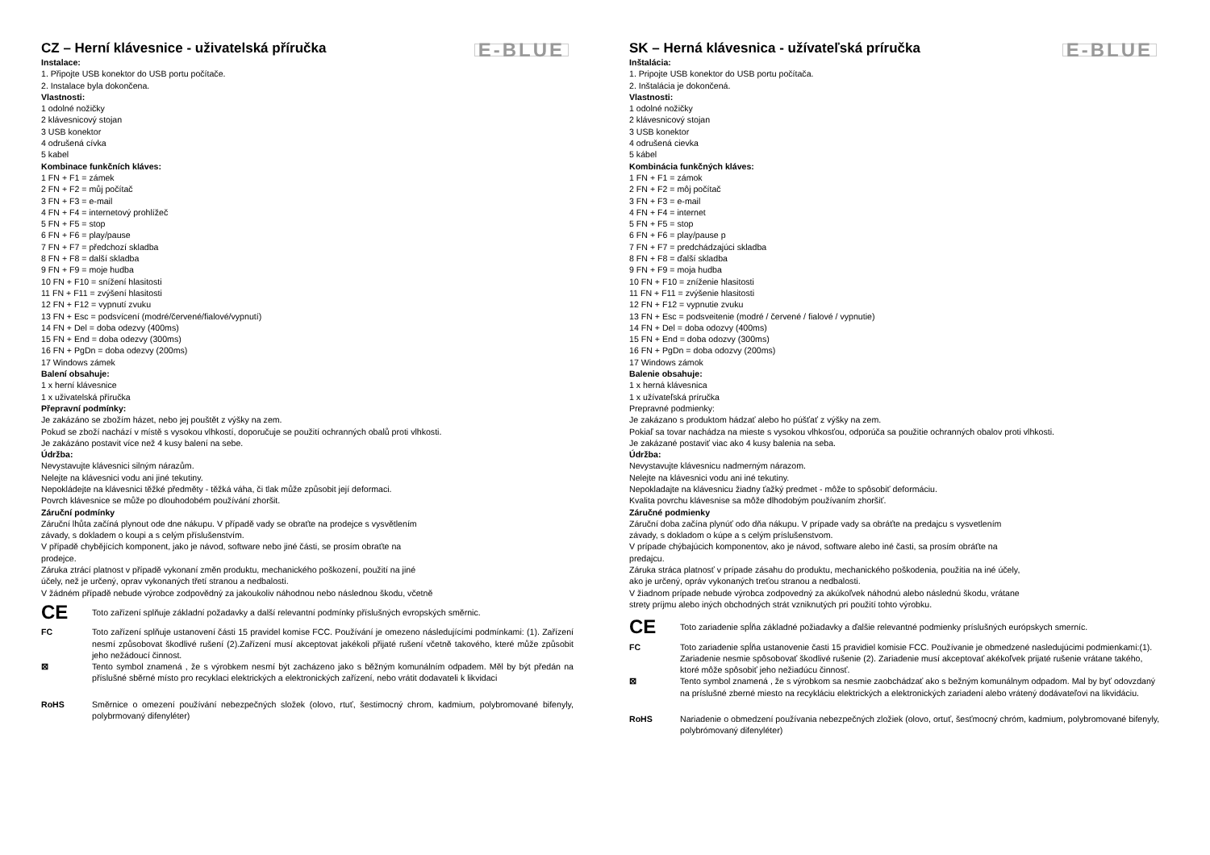CZ – Herní klávesnice - uživatelská příručka
E-BLUE
Instalace:
1. Připojte USB konektor do USB portu počítače.
2. Instalace byla dokončena.
Vlastnosti:
1 odolné nožičky
2 klávesnicový stojan
3 USB konektor
4 odrušená cívka
5 kabel
Kombinace funkčních kláves:
1 FN + F1 = zámek
2 FN + F2 = můj počítač
3 FN + F3 = e-mail
4 FN + F4 = internetový prohlížeč
5 FN + F5 = stop
6 FN + F6 = play/pause
7 FN + F7 = předchozí skladba
8 FN + F8 = další skladba
9 FN + F9 = moje hudba
10 FN + F10 = snížení hlasitosti
11 FN + F11 = zvýšení hlasitosti
12 FN + F12 = vypnutí zvuku
13 FN + Esc = podsvícení (modré/červené/fialové/vypnutí)
14 FN + Del = doba odezvy (400ms)
15 FN + End = doba odezvy (300ms)
16 FN + PgDn = doba odezvy (200ms)
17 Windows zámek
Balení obsahuje:
1 x herní klávesnice
1 x uživatelská příručka
Přepravní podmínky:
Je zakázáno se zbožím házet, nebo jej pouštět z výšky na zem.
Pokud se zboží nachází v místě s vysokou vlhkostí, doporučuje se použití ochranných obalů proti vlhkosti.
Je zakázáno postavit více než 4 kusy balení na sebe.
Údržba:
Nevystavujte klávesnici silným nárazům.
Nelejte na klávesnici vodu ani jiné tekutiny.
Nepokládejte na klávesnici těžké předměty - těžká váha, či tlak může způsobit její deformaci.
Povrch klávesnice se může po dlouhodobém používání zhoršit.
Záruční podmínky
Záruční lhůta začíná plynout ode dne nákupu. V případě vady se obraťte na prodejce s vysvětlením
závady, s dokladem o koupi a s celým příslušenstvím.
V případě chybějících komponent, jako je návod, software nebo jiné části, se prosím obraťte na
prodejce.
Záruka ztrácí platnost v případě vykonaní změn produktu, mechanického poškození, použití na jiné
účely, než je určený, oprav vykonaných třetí stranou a nedbalosti.
V žádném případě nebude výrobce zodpovědný za jakoukoliv náhodnou nebo následnou škodu, včetně
CE
Toto zařízení splňuje základní požadavky a další relevantní podmínky příslušných evropských směrnic.
FC Toto zařízení splňuje ustanovení části 15 pravidel komise FCC. Používání je omezeno následujícími podmínkami: (1). Zařízení nesmí způsobovat škodlivé rušení (2).Zařízení musí akceptovat jakékoli přijaté rušení včetně takového, které může způsobit jeho nežádoucí činnost.
⊠ Tento symbol znamená , že s výrobkem nesmí být zacházeno jako s běžným komunálním odpadem. Měl by být předán na příslušné sběrné místo pro recyklaci elektrických a elektronických zařízení, nebo vrátit dodavateli k likvidaci
RoHS Směrnice o omezení používání nebezpečných složek (olovo, rtuť, šestimocný chrom, kadmium, polybromované bifenyly, polybrmovaný difenyléter)
SK – Herná klávesnica - užívateľská príručka
E-BLUE
Inštalácia:
1. Pripojte USB konektor do USB portu počítača.
2. Inštalácia je dokončená.
Vlastnosti:
1 odolné nožičky
2 klávesnicový stojan
3 USB konektor
4 odrušená cievka
5 kábel
Kombinácia funkčných kláves:
1 FN + F1 = zámok
2 FN + F2 = môj počítač
3 FN + F3 = e-mail
4 FN + F4 = internet
5 FN + F5 = stop
6 FN + F6 = play/pause p
7 FN + F7 = predchádzajúci skladba
8 FN + F8 = ďalší skladba
9 FN + F9 = moja hudba
10 FN + F10 = zníženie hlasitosti
11 FN + F11 = zvýšenie hlasitosti
12 FN + F12 = vypnutie zvuku
13 FN + Esc = podsveitenie (modré / červené / fialové / vypnutie)
14 FN + Del = doba odozvy (400ms)
15 FN + End = doba odozvy (300ms)
16 FN + PgDn = doba odozvy (200ms)
17 Windows zámok
Balenie obsahuje:
1 x herná klávesnica
1 x užívateľská príručka
Prepravné podmienky:
Je zakázano s produktom hádzať alebo ho púšťať z výšky na zem.
Pokiaľ sa tovar nachádza na mieste s vysokou vlhkosťou, odporúča sa použitie ochranných obalov proti vlhkosti.
Je zakázané postaviť viac ako 4 kusy balenia na seba.
Údržba:
Nevystavujte klávesnicu nadmerným nárazom.
Nelejte na klávesnici vodu ani iné tekutiny.
Nepokladajte na klávesnicu žiadny ťažký predmet - môže to spôsobiť deformáciu.
Kvalita povrchu klávesnise sa môže dlhodobým používaním zhoršiť.
Záručné podmienky
Záruční doba začína plynúť odo dňa nákupu. V prípade vady sa obráťte na predajcu s vysvetlením
závady, s dokladom o kúpe a s celým príslušenstvom.
V prípade chýbajúcich komponentov, ako je návod, software alebo iné časti, sa prosím obráťte na
predajcu.
Záruka stráca platnosť v prípade zásahu do produktu, mechanického poškodenia, použitia na iné účely,
ako je určený, opráv vykonaných treťou stranou a nedbalosti.
V žiadnom prípade nebude výrobca zodpovedný za akúkoľvek náhodnú alebo následnú škodu, vrátane
strety príjmu alebo iných obchodných strát vzniknutých pri použití tohto výrobku.
CE
Toto zariadenie spĺňa základné požiadavky a ďalšie relevantné podmienky príslušných európskych smerníc.
FC Toto zariadenie spĺňa ustanovenie časti 15 pravidiel komisie FCC. Používanie je obmedzené nasledujúcimi podmienkami:(1). Zariadenie nesmie spôsobovať škodlivé rušenie (2). Zariadenie musí akceptovať akékoľvek prijaté rušenie vrátane takého, ktoré môže spôsobiť jeho nežiadúcu činnosť.
⊠ Tento symbol znamená , že s výrobkom sa nesmie zaobchádzať ako s bežným komunálnym odpadom. Mal by byť odovzdaný na príslušné zberné miesto na recykláciu elektrických a elektronických zariadení alebo vrátený dodávateľovi na likvidáciu.
RoHS Nariadenie o obmedzení používania nebezpečných zložiek (olovo, ortuť, šesťmocný chróm, kadmium, polybromované bifenyly, polybrómovaný difenyléter)